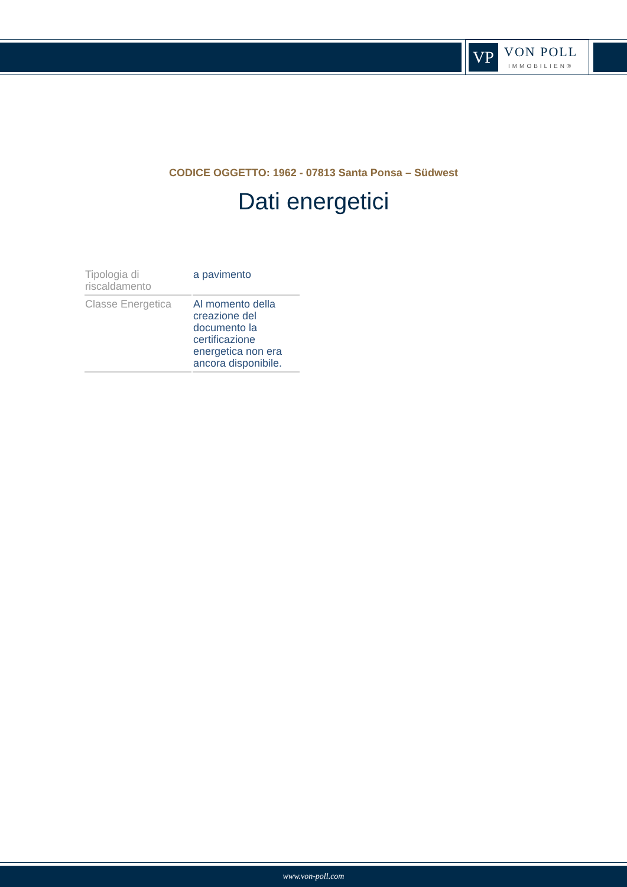VP
VON POLL
IMMOBILIEN®
CODICE OGGETTO: 1962 - 07813 Santa Ponsa – Südwest
Dati energetici
| Tipologia di riscaldamento | a pavimento |
| Classe Energetica | Al momento della creazione del documento la certificazione energetica non era ancora disponibile. |
www.von-poll.com